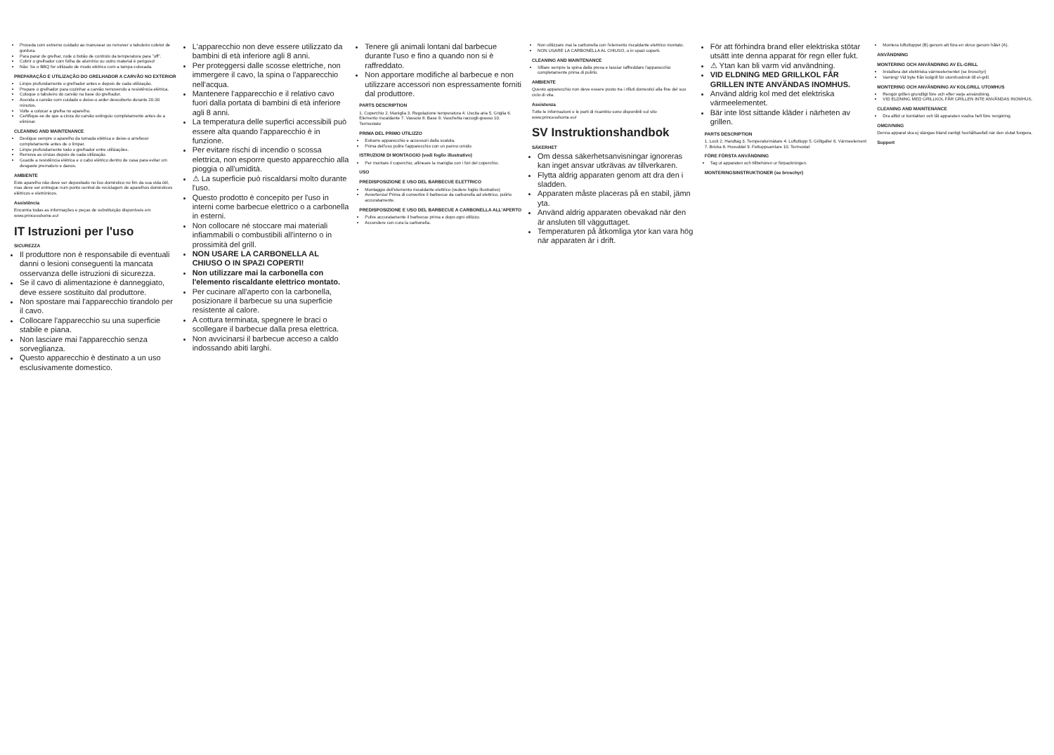Proceda com extremo cuidado ao manusear ou remover o tabuleiro coletor de gordura.
Para parar de grelhar, rode o botão de controlo da temperatura para "off".
Cobrir o grelhador com folha de alumínio ou outro material é perigoso!
Não: Se o BBQ for utilizado de modo elétrico com a tampa colocada.
PREPARAÇÃO E UTILIZAÇÃO DO GRELHADOR A CARVÃO NO EXTERIOR
Limpe profundamente o grelhador antes e depois de cada utilização.
Prepare o grelhador para cozinhar a carvão removendo a resistência elétrica.
Coloque o tabuleiro do carvão na base do grelhador.
Acenda o carvão com cuidado e deixe-o arder descoberto durante 20-30 minutos.
Volte a colocar a grelha no aparelho.
Certifique-se de que a cinza do carvão extinguiu completamente antes de a eliminar.
CLEANING AND MAINTENANCE
Desligue sempre o aparelho da tomada elétrica e deixe-o arrefecer completamente antes de o limpar.
Limpe profundamente todo o grelhador entre utilizações.
Remova as cinzas depois de cada utilização.
Guarde a resistência elétrica e o cabo elétrico dentro de casa para evitar um desgaste prematuro e danos.
AMBIENTE
Este aparelho não deve ser depositado no lixo doméstico no fim da sua vida útil, mas deve ser entregue num ponto central de reciclagem de aparelhos domésticos elétricos e eletrónicos.
Assistência
Encontra todas as informações e peças de substituição disponíveis em www.princesshome.eu!
IT Istruzioni per l'uso
SICUREZZA
Il produttore non è responsabile di eventuali danni o lesioni conseguenti la mancata osservanza delle istruzioni di sicurezza.
Se il cavo di alimentazione è danneggiato, deve essere sostituito dal produttore.
Non spostare mai l'apparecchio tirandolo per il cavo.
Collocare l'apparecchio su una superficie stabile e piana.
Non lasciare mai l'apparecchio senza sorveglianza.
Questo apparecchio è destinato a un uso esclusivamente domestico.
L'apparecchio non deve essere utilizzato da bambini di età inferiore agli 8 anni.
Per proteggersi dalle scosse elettriche, non immergere il cavo, la spina o l'apparecchio nell'acqua.
Mantenere l'apparecchio e il relativo cavo fuori dalla portata di bambini di età inferiore agli 8 anni.
La temperatura delle superfici accessibili può essere alta quando l'apparecchio è in funzione.
Per evitare rischi di incendio o scossa elettrica, non esporre questo apparecchio alla pioggia o all'umidità.
⚠ La superficie può riscaldarsi molto durante l'uso.
Questo prodotto è concepito per l'uso in interni come barbecue elettrico o a carbonella in esterni.
Non collocare né stoccare mai materiali infiammabili o combustibili all'interno o in prossimità del grill.
NON USARE LA CARBONELLA AL CHIUSO O IN SPAZI COPERTI!
Non utilizzare mai la carbonella con l'elemento riscaldante elettrico montato.
Per cucinare all'aperto con la carbonella, posizionare il barbecue su una superficie resistente al calore.
A cottura terminata, spegnere le braci o scollegare il barbecue dalla presa elettrica.
Non avvicinarsi il barbecue acceso a caldo indossando abiti larghi.
Tenere gli animali lontani dal barbecue durante l'uso e fino a quando non si è raffreddato.
Non apportare modifiche al barbecue e non utilizzare accessori non espressamente forniti dal produttore.
PARTS DESCRIPTION
1. Coperchio 2. Maniglia 3. Regolazione temperatura 4. Uscita aria 5. Griglia 6. Elemento riscaldante 7. Vassoio 8. Base 9. Vaschetta raccogli-grasso 10. Termostato
PRIMA DEL PRIMO UTILIZZO
Estrarre apparecchio e accessori dalla scatola.
Prima dell'uso pulire l'apparecchio con un panno umido.
ISTRUZIONI DI MONTAGGIO (vedi foglio illustrativo)
Per montare il coperchio, allineare la maniglia con i fori del coperchio.
USO
PREDISPOSIZIONE E USO DEL BARBECUE ELETTRICO
Montaggio dell'elemento riscaldante elettrico (vedere foglio illustrativo)
Avvertenza! Prima di convertire il barbecue da carbonella ad elettrico, pulirlo accuratamente.
PREDISPOSIZIONE E USO DEL BARBECUE A CARBONELLA ALL'APERTO
Pulire accuratamente il barbecue prima e dopo ogni utilizzo.
Accendere con cura la carbonella.
Non utilizzare mai la carbonella con l'elemento riscaldante elettrico montato.
NON USARE LA CARBONELLA AL CHIUSO, o in spazi coperti.
CLEANING AND MAINTENANCE
Sfilare sempre la spina dalla presa e lasciar raffreddare l'apparecchio completamente prima di pulirlo.
AMBIENTE
Questo apparecchio non deve essere posto tra i rifiuti domestici alla fine del suo ciclo di vita.
Assistenza
Tutte le informazioni e le parti di ricambio sono disponibili sul sito www.princesshome.eu!
SV Instruktionshandbok
SÄKERHET
Om dessa säkerhetsanvisningar ignoreras kan inget ansvar utkrävas av tillverkaren.
Flytta aldrig apparaten genom att dra den i sladden.
Apparaten måste placeras på en stabil, jämn yta.
Använd aldrig apparaten obevakad när den är ansluten till vägguttaget.
Temperaturen på åtkomliga ytor kan vara hög när apparaten är i drift.
För att förhindra brand eller elektriska stötar utsätt inte denna apparat för regn eller fukt.
⚠ Ytan kan bli varm vid användning.
VID ELDNING MED GRILLKOL FÅR GRILLEN INTE ANVÄNDAS INOMHUS.
Använd aldrig kol med det elektriska värmeelementet.
Bär inte löst sittande kläder i närheten av grillen.
PARTS DESCRIPTION
1. Lock 2. Handtag 3. Temperaturmätare 4. Luftutlopp 5. Grillgaller 6. Värmeelement 7. Bricka 8. Huvuddel 9. Fettuppsamlare 10. Termostat
FÖRE FÖRSTA ANVÄNDNING
Tag ut apparaten och tillbehören ur förpackningen.
MONTERINGSINSTRUKTIONER (se broschyr)
Montera luftutloppet (B) genom att föra en skruv genom hålet (A).
ANVÄNDNING
MONTERING OCH ANVÄNDNING AV EL-GRILL
Installera det elektriska värmeelementet (se broschyr)
Varning! Vid byte från kolgrill för utomhusbruk till el-grill.
MONTERING OCH ANVÄNDNING AV KOLGRILL UTOMHUS
Rengör grillen grundligt före och efter varje användning.
VID ELDNING MED GRILLKOL FÅR GRILLEN INTE ANVÄNDAS INOMHUS.
CLEANING AND MAINTENANCE
Dra alltid ur kontakten och låt apparaten svalna helt före rengöring.
OMGIVNING
Denna apparat ska ej slängas bland vanligt hushållsavfall när den slutat fungera.
Support